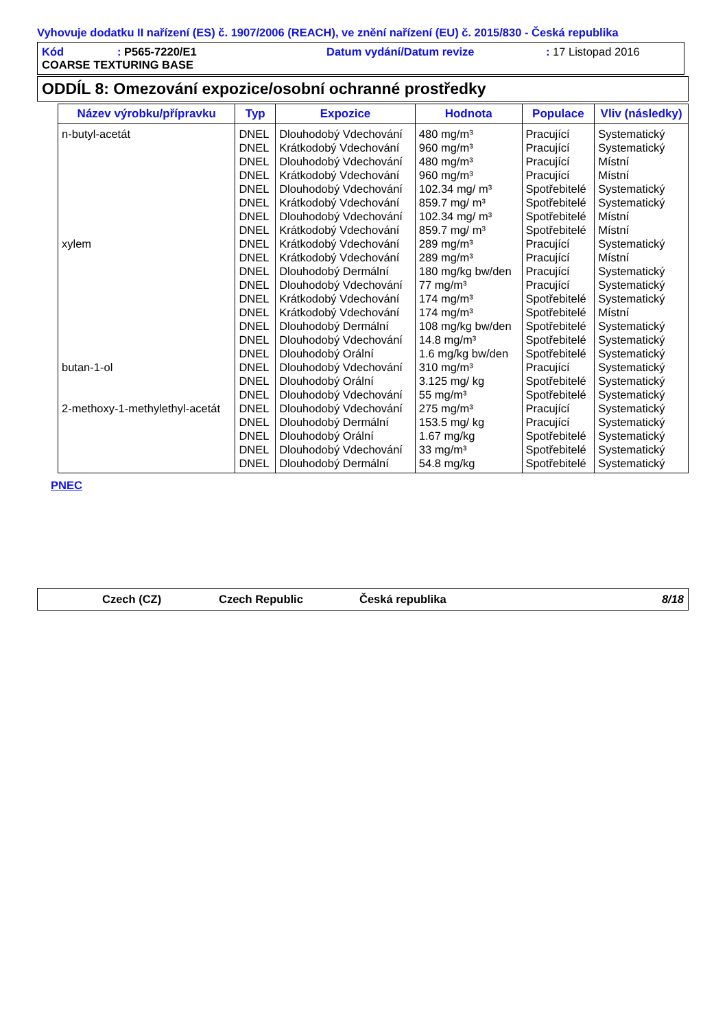Vyhovuje dodatku II nařízení (ES) č. 1907/2006 (REACH), ve znění nařízení (EU) č. 2015/830 - Česká republika
Kód: P565-7220/E1 Datum vydání/Datum revize: 17 Listopad 2016
COARSE TEXTURING BASE
ODDÍL 8: Omezování expozice/osobní ochranné prostředky
| Název výrobku/přípravku | Typ | Expozice | Hodnota | Populace | Vliv (následky) |
| --- | --- | --- | --- | --- | --- |
| n-butyl-acetát | DNEL | Dlouhodobý Vdechování | 480 mg/m³ | Pracující | Systematický |
| | DNEL | Krátkodobý Vdechování | 960 mg/m³ | Pracující | Systematický |
| | DNEL | Dlouhodobý Vdechování | 480 mg/m³ | Pracující | Místní |
| | DNEL | Krátkodobý Vdechování | 960 mg/m³ | Pracující | Místní |
| | DNEL | Dlouhodobý Vdechování | 102.34 mg/ m³ | Spotřebitelé | Systematický |
| | DNEL | Krátkodobý Vdechování | 859.7 mg/ m³ | Spotřebitelé | Systematický |
| | DNEL | Dlouhodobý Vdechování | 102.34 mg/ m³ | Spotřebitelé | Místní |
| | DNEL | Krátkodobý Vdechování | 859.7 mg/ m³ | Spotřebitelé | Místní |
| xylem | DNEL | Krátkodobý Vdechování | 289 mg/m³ | Pracující | Systematický |
| | DNEL | Krátkodobý Vdechování | 289 mg/m³ | Pracující | Místní |
| | DNEL | Dlouhodobý Dermální | 180 mg/kg bw/den | Pracující | Systematický |
| | DNEL | Dlouhodobý Vdechování | 77 mg/m³ | Pracující | Systematický |
| | DNEL | Krátkodobý Vdechování | 174 mg/m³ | Spotřebitelé | Systematický |
| | DNEL | Krátkodobý Vdechování | 174 mg/m³ | Spotřebitelé | Místní |
| | DNEL | Dlouhodobý Dermální | 108 mg/kg bw/den | Spotřebitelé | Systematický |
| | DNEL | Dlouhodobý Vdechování | 14.8 mg/m³ | Spotřebitelé | Systematický |
| | DNEL | Dlouhodobý Orální | 1.6 mg/kg bw/den | Spotřebitelé | Systematický |
| butan-1-ol | DNEL | Dlouhodobý Vdechování | 310 mg/m³ | Pracující | Systematický |
| | DNEL | Dlouhodobý Orální | 3.125 mg/ kg | Spotřebitelé | Systematický |
| | DNEL | Dlouhodobý Vdechování | 55 mg/m³ | Spotřebitelé | Systematický |
| 2-methoxy-1-methylethyl-acetát | DNEL | Dlouhodobý Vdechování | 275 mg/m³ | Pracující | Systematický |
| | DNEL | Dlouhodobý Dermální | 153.5 mg/ kg | Pracující | Systematický |
| | DNEL | Dlouhodobý Orální | 1.67 mg/kg | Spotřebitelé | Systematický |
| | DNEL | Dlouhodobý Vdechování | 33 mg/m³ | Spotřebitelé | Systematický |
| | DNEL | Dlouhodobý Dermální | 54.8 mg/kg | Spotřebitelé | Systematický |
PNEC
Czech (CZ) Czech Republic Česká republika 8/18